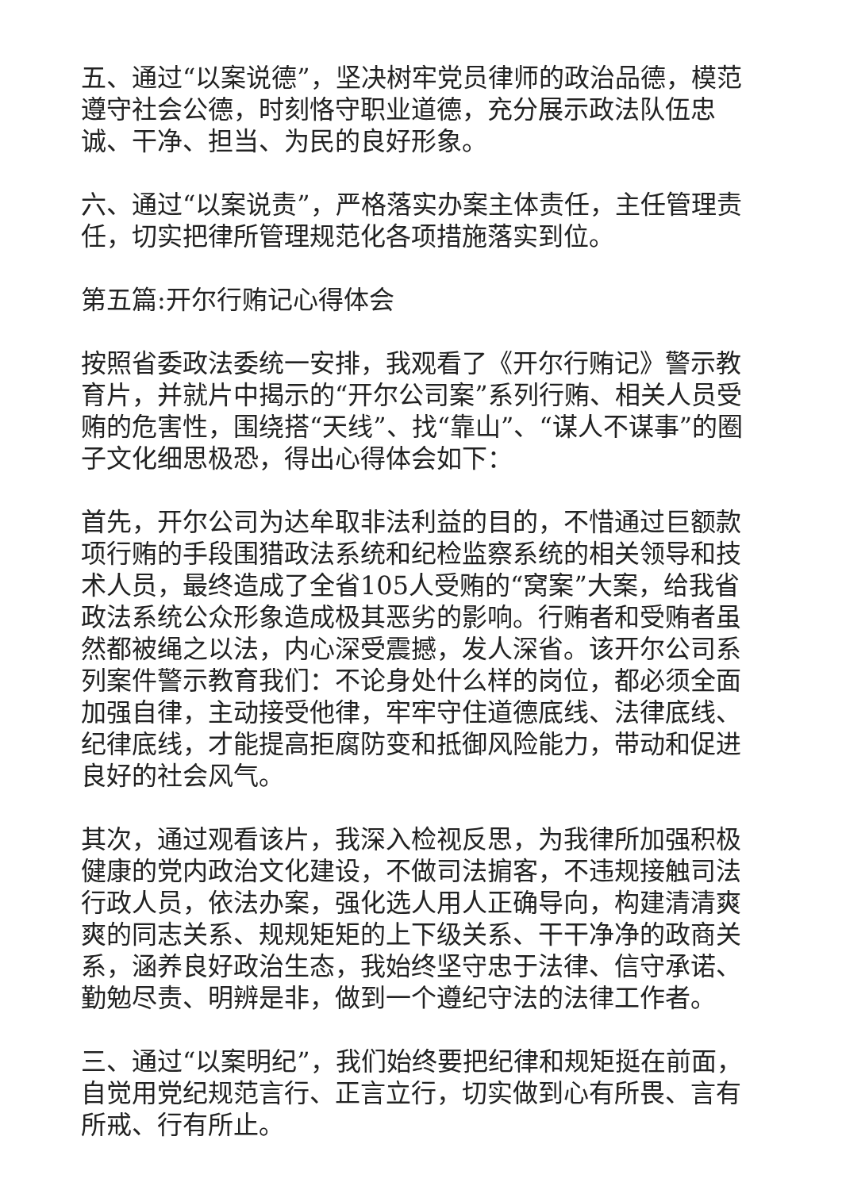五、通过“以案说德”，坚决树牢党员律师的政治品德，模范遵守社会公德，时刻恪守职业道德，充分展示政法队伍忠诚、干净、担当、为民的良好形象。
六、通过“以案说责”，严格落实办案主体责任，主任管理责任，切实把律所管理规范化各项措施落实到位。
第五篇:开尔行贿记心得体会
按照省委政法委统一安排，我观看了《开尔行贿记》警示教育片，并就片中揭示的“开尔公司案”系列行贿、相关人员受贿的危害性，围绕搭“天线”、找“靠山”、“谋人不谋事”的圈子文化细思极恐，得出心得体会如下：
首先，开尔公司为达牟取非法利益的目的，不惜通过巨额款项行贿的手段围猎政法系统和纪检监察系统的相关领导和技术人员，最终造成了全省105人受贿的“窝案”大案，给我省政法系统公众形象造成极其恶劣的影响。行贿者和受贿者虽然都被绳之以法，内心深受震撼，发人深省。该开尔公司系列案件警示教育我们：不论身处什么样的岗位，都必须全面加强自律，主动接受他律，牢牢守住道德底线、法律底线、纪律底线，才能提高拒腐防变和抵御风险能力，带动和促进良好的社会风气。
其次，通过观看该片，我深入检视反思，为我律所加强积极健康的党内政治文化建设，不做司法掮客，不违规接触司法行政人员，依法办案，强化选人用人正确导向，构建清清爽爽的同志关系、规规矩矩的上下级关系、干干净净的政商关系，涵养良好政治生态，我始终坚守忠于法律、信守承诺、勤勉尽责、明辨是非，做到一个遵纪守法的法律工作者。
三、通过“以案明纪”，我们始终要把纪律和规矩挺在前面，自觉用党纪规范言行、正言立行，切实做到心有所畏、言有所戒、行有所止。